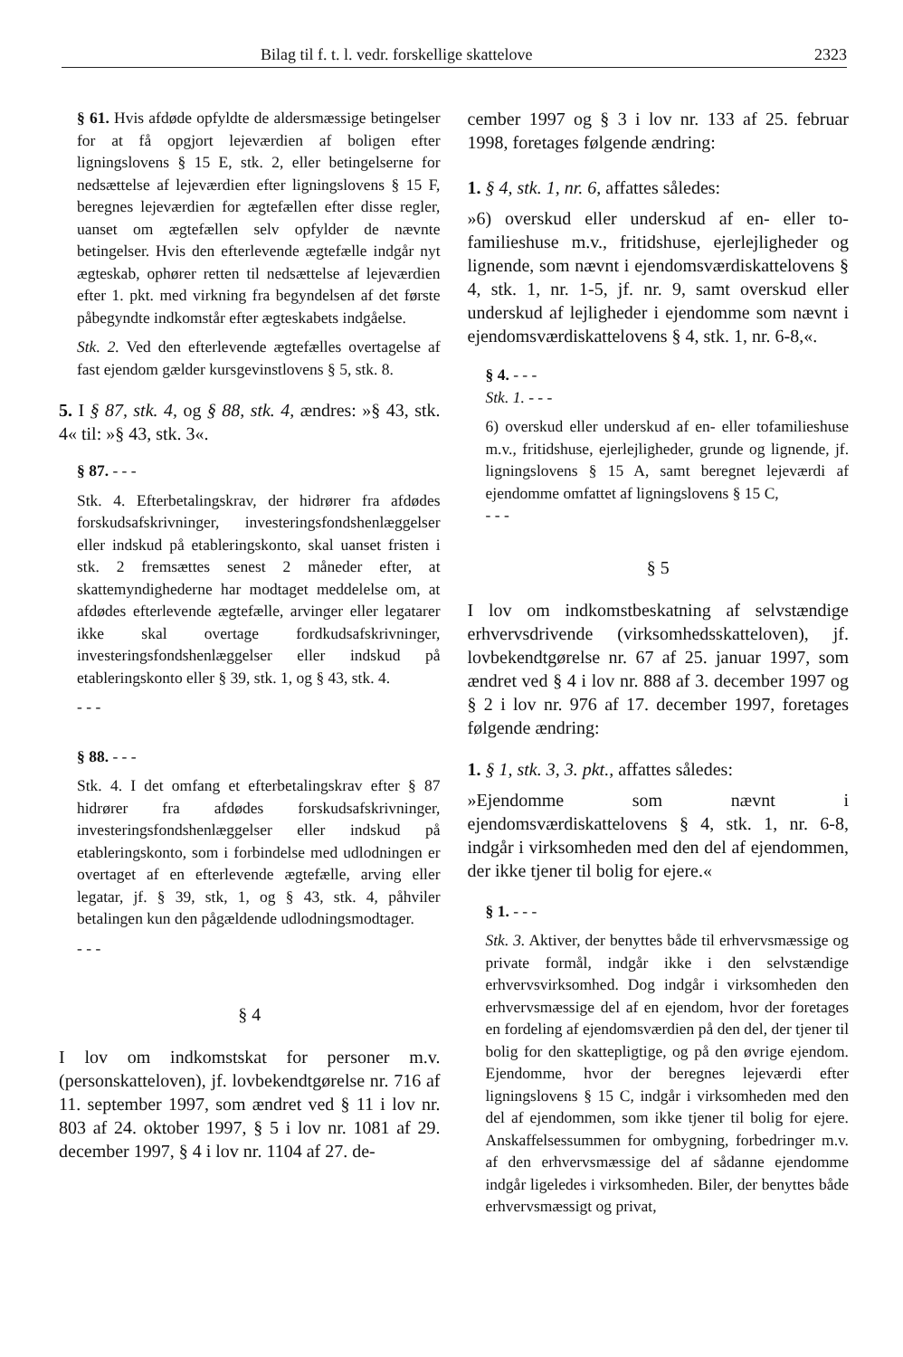Bilag til f. t. l. vedr. forskellige skattelove 2323
§ 61. Hvis afdøde opfyldte de aldersmæssige betingelser for at få opgjort lejeværdien af boligen efter ligningslovens § 15 E, stk. 2, eller betingelserne for nedsættelse af lejeværdien efter ligningslovens § 15 F, beregnes lejeværdien for ægtefællen efter disse regler, uanset om ægtefællen selv opfylder de nævnte betingelser. Hvis den efterlevende ægtefælle indgår nyt ægteskab, ophører retten til nedsættelse af lejeværdien efter 1. pkt. med virkning fra begyndelsen af det første påbegyndte indkomstår efter ægteskabets indgåelse.
Stk. 2. Ved den efterlevende ægtefælles overtagelse af fast ejendom gælder kursgevinstlovens § 5, stk. 8.
5. I § 87, stk. 4, og § 88, stk. 4, ændres: »§ 43, stk. 4« til: »§ 43, stk. 3«.
§ 87. - - -
Stk. 4. Efterbetalingskrav, der hidrører fra afdødes forskudsafskrivninger, investeringsfondshenlæggelser eller indskud på etableringskonto, skal uanset fristen i stk. 2 fremsættes senest 2 måneder efter, at skattemyndighederne har modtaget meddelelse om, at afdødes efterlevende ægtefælle, arvinger eller legatarer ikke skal overtage fordkudsafskrivninger, investeringsfondshenlæggelser eller indskud på etableringskonto eller § 39, stk. 1, og § 43, stk. 4.
- - -
§ 88. - - -
Stk. 4. I det omfang et efterbetalingskrav efter § 87 hidrører fra afdødes forskudsafskrivninger, investeringsfondshenlæggelser eller indskud på etableringskonto, som i forbindelse med udlodningen er overtaget af en efterlevende ægtefælle, arving eller legatar, jf. § 39, stk, 1, og § 43, stk. 4, påhviler betalingen kun den pågældende udlodningsmodtager.
- - -
§ 4
I lov om indkomstskat for personer m.v. (personskatteloven), jf. lovbekendtgørelse nr. 716 af 11. september 1997, som ændret ved § 11 i lov nr. 803 af 24. oktober 1997, § 5 i lov nr. 1081 af 29. december 1997, § 4 i lov nr. 1104 af 27. de-
cember 1997 og § 3 i lov nr. 133 af 25. februar 1998, foretages følgende ændring:
1. § 4, stk. 1, nr. 6, affattes således:
»6) overskud eller underskud af en- eller to-familieshuse m.v., fritidshuse, ejerlejligheder og lignende, som nævnt i ejendomsværdiskattelovens § 4, stk. 1, nr. 1-5, jf. nr. 9, samt overskud eller underskud af lejligheder i ejendomme som nævnt i ejendomsværdiskattelovens § 4, stk. 1, nr. 6-8,«.
§ 4. - - -
Stk. 1. - - -
6) overskud eller underskud af en- eller tofamilieshuse m.v., fritidshuse, ejerlejligheder, grunde og lignende, jf. ligningslovens § 15 A, samt beregnet lejeværdi af ejendomme omfattet af ligningslovens § 15 C,
- - -
§ 5
I lov om indkomstbeskatning af selvstændige erhvervsdrivende (virksomhedsskatteloven), jf. lovbekendtgørelse nr. 67 af 25. januar 1997, som ændret ved § 4 i lov nr. 888 af 3. december 1997 og § 2 i lov nr. 976 af 17. december 1997, foretages følgende ændring:
1. § 1, stk. 3, 3. pkt., affattes således:
»Ejendomme som nævnt i ejendomsværdiskattelovens § 4, stk. 1, nr. 6-8, indgår i virksomheden med den del af ejendommen, der ikke tjener til bolig for ejere.«
§ 1. - - -
Stk. 3. Aktiver, der benyttes både til erhvervsmæssige og private formål, indgår ikke i den selvstændige erhvervsvirksomhed. Dog indgår i virksomheden den erhvervsmæssige del af en ejendom, hvor der foretages en fordeling af ejendomsværdien på den del, der tjener til bolig for den skattepligtige, og på den øvrige ejendom. Ejendomme, hvor der beregnes lejeværdi efter ligningslovens § 15 C, indgår i virksomheden med den del af ejendommen, som ikke tjener til bolig for ejere. Anskaffelsessummen for ombygning, forbedringer m.v. af den erhvervsmæssige del af sådanne ejendomme indgår ligeledes i virksomheden. Biler, der benyttes både erhvervsmæssigt og privat,